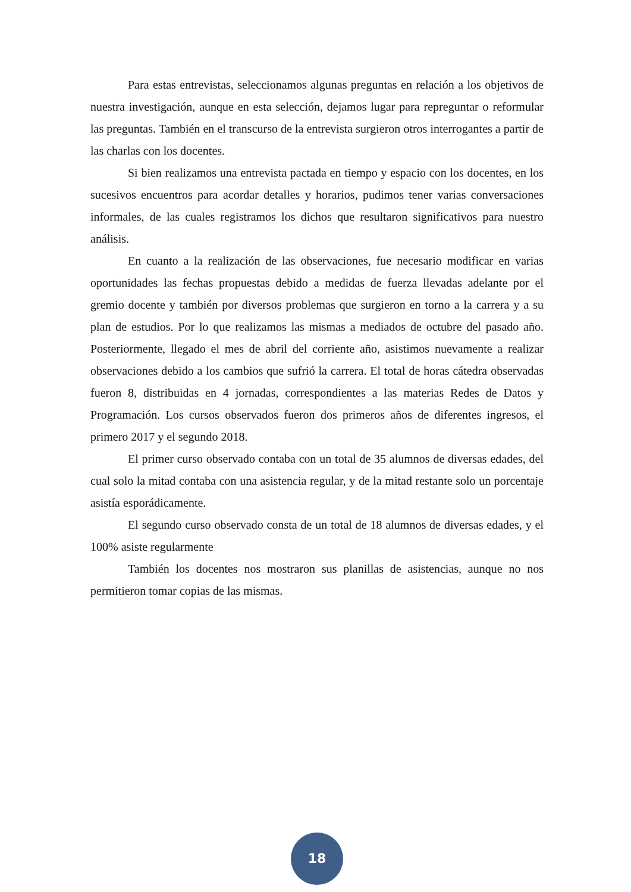Para estas entrevistas, seleccionamos algunas preguntas en relación a los objetivos de nuestra investigación, aunque en esta selección, dejamos lugar para repreguntar o reformular las preguntas. También en el transcurso de la entrevista surgieron otros interrogantes a partir de las charlas con los docentes.
Si bien realizamos una entrevista pactada en tiempo y espacio con los docentes, en los sucesivos encuentros para acordar detalles y horarios, pudimos tener varias conversaciones informales, de las cuales registramos los dichos que resultaron significativos para nuestro análisis.
En cuanto a la realización de las observaciones, fue necesario modificar en varias oportunidades las fechas propuestas debido a medidas de fuerza llevadas adelante por el gremio docente y también por diversos problemas que surgieron en torno a la carrera y a su plan de estudios. Por lo que realizamos las mismas a mediados de octubre del pasado año. Posteriormente, llegado el mes de abril del corriente año, asistimos nuevamente a realizar observaciones debido a los cambios que sufrió la carrera. El total de horas cátedra observadas fueron 8, distribuidas en 4 jornadas, correspondientes a las materias Redes de Datos y Programación. Los cursos observados fueron dos primeros años de diferentes ingresos, el primero 2017 y el segundo 2018.
El primer curso observado contaba con un total de 35 alumnos de diversas edades, del cual solo la mitad contaba con una asistencia regular, y de la mitad restante solo un porcentaje asistía esporádicamente.
El segundo curso observado consta de un total de 18 alumnos de diversas edades, y el 100% asiste regularmente
También los docentes nos mostraron sus planillas de asistencias, aunque no nos permitieron tomar copias de las mismas.
18